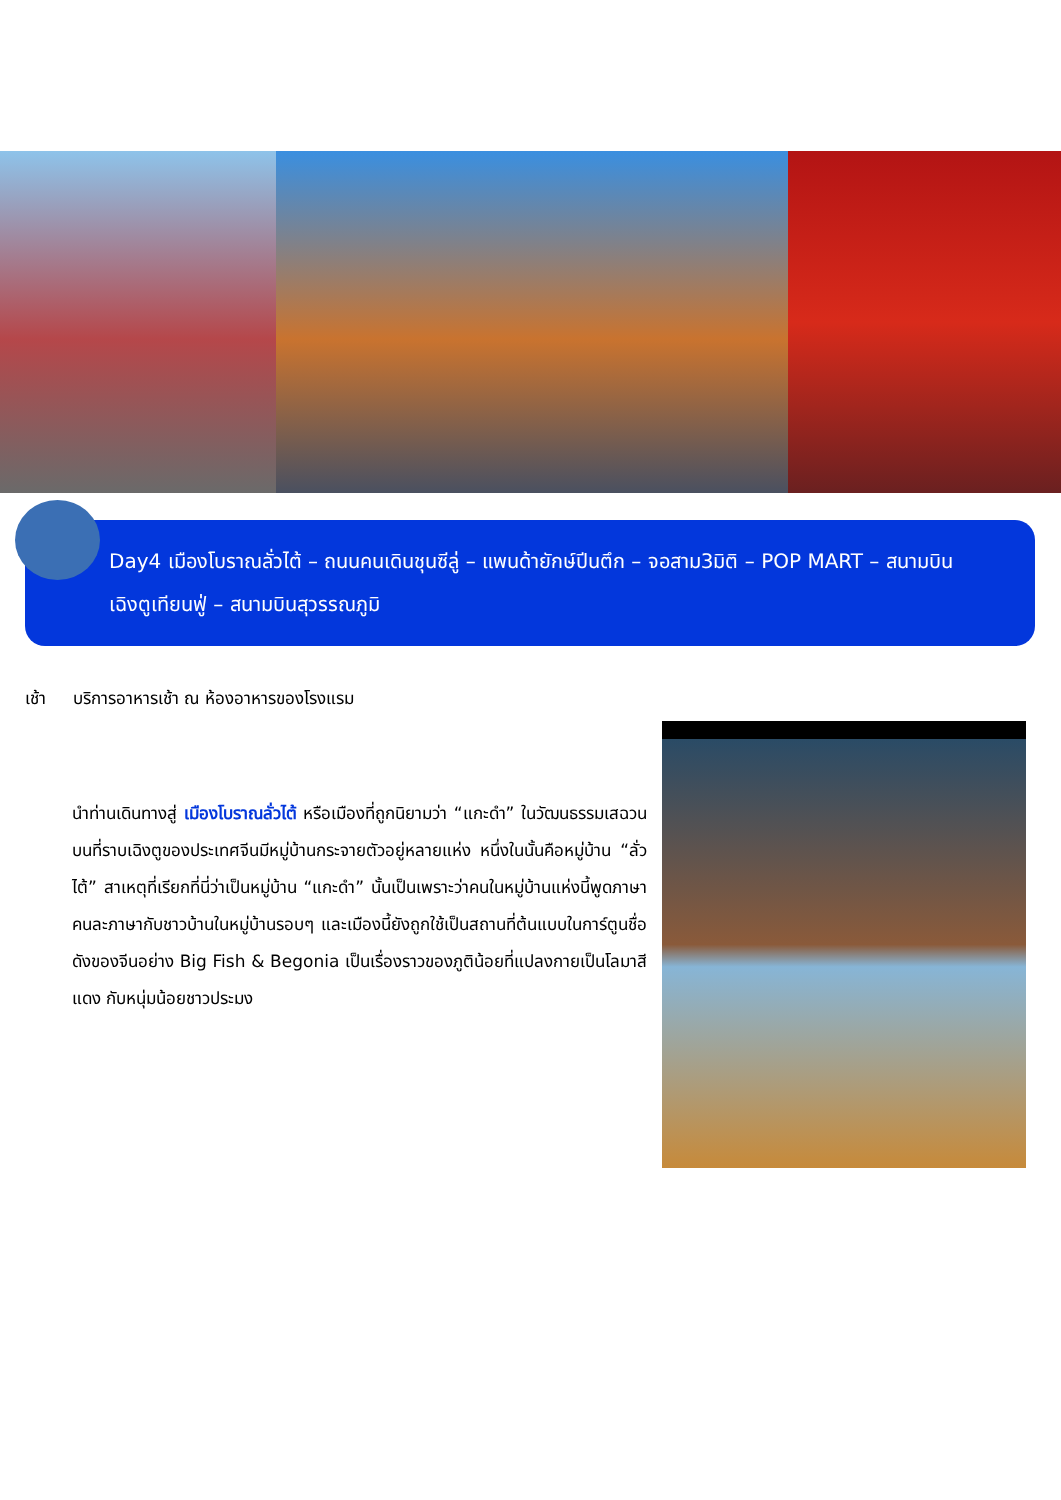Day4 เมืองโบราณลั่วไต้ – ถนนคนเดินชุนซีลู่ – แพนด้ายักษ์ปีนตึก – จอสาม3มิติ – POP MART – สนามบินเฉิงตูเทียนฟู่ – สนามบินสุวรรณภูมิ
เช้า บริการอาหารเช้า ณ ห้องอาหารของโรงแรม
นำท่านเดินทางสู่ เมืองโบราณลั่วไต้ หรือเมืองที่ถูกนิยามว่า “แกะดำ” ในวัฒนธรรมเสฉวนบนที่ราบเฉิงตูของประเทศจีนมีหมู่บ้านกระจายตัวอยู่หลายแห่ง หนึ่งในนั้นคือหมู่บ้าน “ลั่วไต้” สาเหตุที่เรียกที่นี่ว่าเป็นหมู่บ้าน “แกะดำ” นั้นเป็นเพราะว่าคนในหมู่บ้านแห่งนี้พูดภาษาคนละภาษากับชาวบ้านในหมู่บ้านรอบๆ และเมืองนี้ยังถูกใช้เป็นสถานที่ต้นแบบในการ์ตูนชื่อดังของจีนอย่าง Big Fish & Begonia เป็นเรื่องราวของภูติน้อยที่แปลงกายเป็นโลมาสีแดง กับหนุ่มน้อยชาวประมง